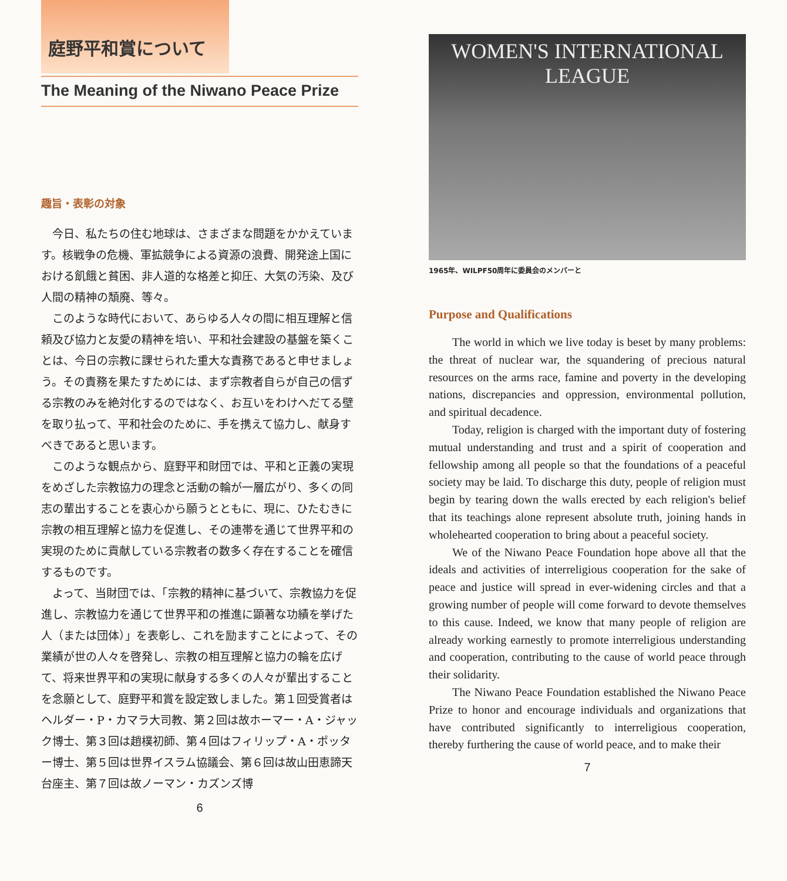庭野平和賞について
The Meaning of the Niwano Peace Prize
趣旨・表彰の対象
今日、私たちの住む地球は、さまざまな問題をかかえています。核戦争の危機、軍拡競争による資源の浪費、開発途上国における飢餓と貧困、非人道的な格差と抑圧、大気の汚染、及び人間の精神の頽廃、等々。
このような時代において、あらゆる人々の間に相互理解と信頼及び協力と友愛の精神を培い、平和社会建設の基盤を築くことは、今日の宗教に課せられた重大な責務であると申せましょう。その責務を果たすためには、まず宗教者自らが自己の信ずる宗教のみを絶対化するのではなく、お互いをわけへだてる壁を取り払って、平和社会のために、手を携えて協力し、献身すべきであると思います。
このような観点から、庭野平和財団では、平和と正義の実現をめざした宗教協力の理念と活動の輪が一層広がり、多くの同志の輩出することを衷心から願うとともに、現に、ひたむきに宗教の相互理解と協力を促進し、その連帯を通じて世界平和の実現のために貢献している宗教者の数多く存在することを確信するものです。
よって、当財団では、「宗教的精神に基づいて、宗教協力を促進し、宗教協力を通じて世界平和の推進に顕著な功績を挙げた人（または団体）」を表彰し、これを励ますことによって、その業績が世の人々を啓発し、宗教の相互理解と協力の輪を広げて、将来世界平和の実現に献身する多くの人々が輩出することを念願として、庭野平和賞を設定致しました。第１回受賞者はヘルダー・P・カマラ大司教、第２回は故ホーマー・A・ジャック博士、第３回は趙樸初師、第４回はフィリップ・A・ポッター博士、第５回は世界イスラム協議会、第６回は故山田恵諦天台座主、第７回は故ノーマン・カズンズ博
6
WOMEN'S INTERNATIONAL LEAGUE
1965年、WILPF50周年に委員会のメンバーと
Purpose and Qualifications
The world in which we live today is beset by many problems: the threat of nuclear war, the squandering of precious natural resources on the arms race, famine and poverty in the developing nations, discrepancies and oppression, environmental pollution, and spiritual decadence.
Today, religion is charged with the important duty of fostering mutual understanding and trust and a spirit of cooperation and fellowship among all people so that the foundations of a peaceful society may be laid. To discharge this duty, people of religion must begin by tearing down the walls erected by each religion's belief that its teachings alone represent absolute truth, joining hands in wholehearted cooperation to bring about a peaceful society.
We of the Niwano Peace Foundation hope above all that the ideals and activities of interreligious cooperation for the sake of peace and justice will spread in ever-widening circles and that a growing number of people will come forward to devote themselves to this cause. Indeed, we know that many people of religion are already working earnestly to promote interreligious understanding and cooperation, contributing to the cause of world peace through their solidarity.
The Niwano Peace Foundation established the Niwano Peace Prize to honor and encourage individuals and organizations that have contributed significantly to interreligious cooperation, thereby furthering the cause of world peace, and to make their
7